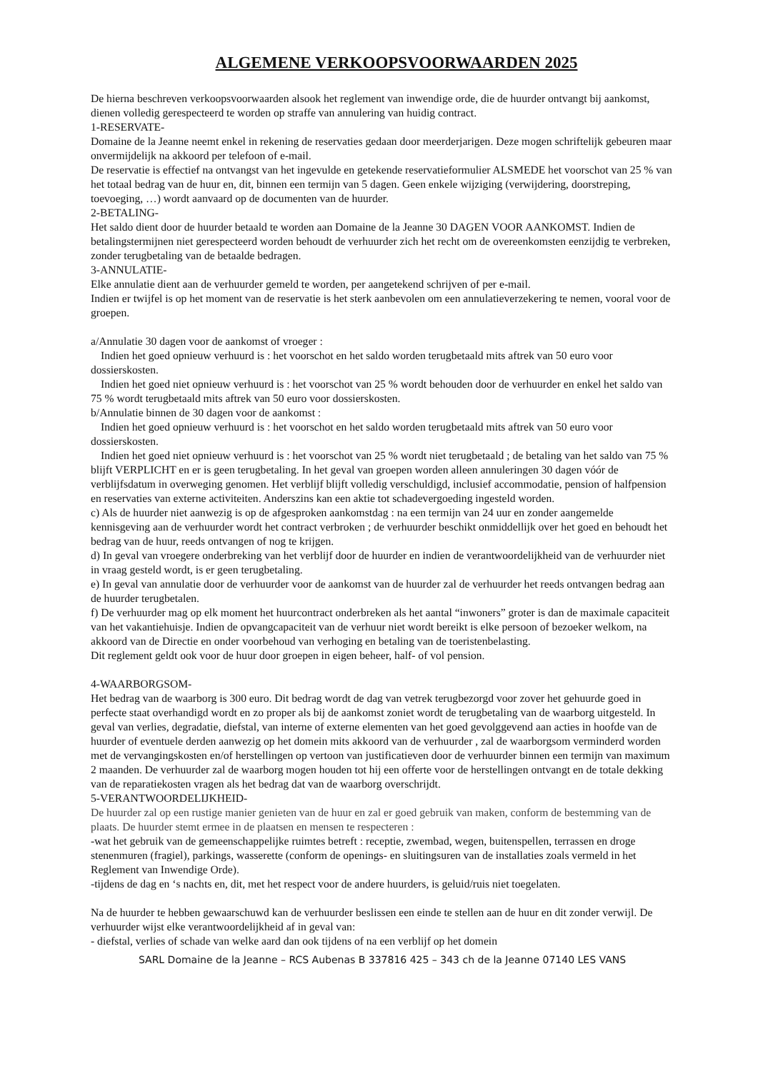ALGEMENE VERKOOPSVOORWAARDEN 2025
De hierna beschreven verkoopsvoorwaarden alsook het reglement van inwendige orde, die de huurder ontvangt bij aankomst, dienen volledig gerespecteerd te worden op straffe van annulering van huidig contract.
1-RESERVATE-
Domaine de la Jeanne neemt enkel in rekening de reservaties gedaan door meerderjarigen. Deze mogen schriftelijk gebeuren maar onvermijdelijk na akkoord per telefoon of e-mail.
De reservatie is effectief na ontvangst van het ingevulde en getekende reservatieformulier ALSMEDE het voorschot van 25 % van het totaal bedrag van de huur en, dit, binnen een termijn van 5 dagen. Geen enkele wijziging (verwijdering, doorstreping, toevoeging, …) wordt aanvaard op de documenten van de huurder.
2-BETALING-
Het saldo dient door de huurder betaald te worden aan Domaine de la Jeanne 30 DAGEN VOOR AANKOMST. Indien de betalingstermijnen niet gerespecteerd worden behoudt de verhuurder zich het recht om de overeenkomsten eenzijdig te verbreken, zonder terugbetaling van de betaalde bedragen.
3-ANNULATIE-
Elke annulatie dient aan de verhuurder gemeld te worden, per aangetekend schrijven of per e-mail.
Indien er twijfel is op het moment van de reservatie is het sterk aanbevolen om een annulatieverzekering te nemen, vooral voor de groepen.
a/Annulatie 30 dagen voor de aankomst of vroeger :
Indien het goed opnieuw verhuurd is : het voorschot en het saldo worden terugbetaald mits aftrek van 50 euro voor dossierskosten.
Indien het goed niet opnieuw verhuurd is : het voorschot van 25 % wordt behouden door de verhuurder en enkel het saldo van 75 % wordt terugbetaald mits aftrek van 50 euro voor dossierskosten.
b/Annulatie binnen de 30 dagen voor de aankomst :
Indien het goed opnieuw verhuurd is : het voorschot en het saldo worden terugbetaald mits aftrek van 50 euro voor dossierskosten.
Indien het goed niet opnieuw verhuurd is : het voorschot van 25 % wordt niet terugbetaald ; de betaling van het saldo van 75 % blijft VERPLICHT en er is geen terugbetaling. In het geval van groepen worden alleen annuleringen 30 dagen vóór de verblijfsdatum in overweging genomen. Het verblijf blijft volledig verschuldigd, inclusief accommodatie, pension of halfpension en reservaties van externe activiteiten. Anderszins kan een aktie tot schadevergoeding ingesteld worden.
c) Als de huurder niet aanwezig is op de afgesproken aankomstdag : na een termijn van 24 uur en zonder aangemelde kennisgeving aan de verhuurder wordt het contract verbroken ; de verhuurder beschikt onmiddellijk over het goed en behoudt het bedrag van de huur, reeds ontvangen of nog te krijgen.
d) In geval van vroegere onderbreking van het verblijf door de huurder en indien de verantwoordelijkheid van de verhuurder niet in vraag gesteld wordt, is er geen terugbetaling.
e) In geval van annulatie door de verhuurder voor de aankomst van de huurder zal de verhuurder het reeds ontvangen bedrag aan de huurder terugbetalen.
f) De verhuurder mag op elk moment het huurcontract onderbreken als het aantal “inwoners” groter is dan de maximale capaciteit van het vakantiehuisje. Indien de opvangcapaciteit van de verhuur niet wordt bereikt is elke persoon of bezoeker welkom, na akkoord van de Directie en onder voorbehoud van verhoging en betaling van de toeristenbelasting.
Dit reglement geldt ook voor de huur door groepen in eigen beheer, half- of vol pension.
4-WAARBORGSOM-
Het bedrag van de waarborg is 300 euro. Dit bedrag wordt de dag van vetrek terugbezorgd voor zover het gehuurde goed in perfecte staat overhandigd wordt en zo proper als bij de aankomst zoniet wordt de terugbetaling van de waarborg uitgesteld. In geval van verlies, degradatie, diefstal, van interne of externe elementen van het goed gevolggevend aan acties in hoofde van de huurder of eventuele derden aanwezig op het domein mits akkoord van de verhuurder , zal de waarborgsom verminderd worden met de vervangingskosten en/of herstellingen op vertoon van justificatieven door de verhuurder binnen een termijn van maximum 2 maanden. De verhuurder zal de waarborg mogen houden tot hij een offerte voor de herstellingen ontvangt en de totale dekking van de reparatiekosten vragen als het bedrag dat van de waarborg overschrijdt.
5-VERANTWOORDELIJKHEID-
De huurder zal op een rustige manier genieten van de huur en zal er goed gebruik van maken, conform de bestemming van de plaats. De huurder stemt ermee in de plaatsen en mensen te respecteren :
-wat het gebruik van de gemeenschappelijke ruimtes betreft : receptie, zwembad, wegen, buitenspellen, terrassen en droge stenenmuren (fragiel), parkings, wasserette (conform de openings- en sluitingsuren van de installaties zoals vermeld in het Reglement van Inwendige Orde).
-tijdens de dag en ‘s nachts en, dit, met het respect voor de andere huurders, is geluid/ruis niet toegelaten.
Na de huurder te hebben gewaarschuwd kan de verhuurder beslissen een einde te stellen aan de huur en dit zonder verwijl. De verhuurder wijst elke verantwoordelijkheid af in geval van:
- diefstal, verlies of schade van welke aard dan ook tijdens of na een verblijf op het domein
SARL Domaine de la Jeanne – RCS Aubenas B 337816 425 – 343 ch de la Jeanne 07140 LES VANS